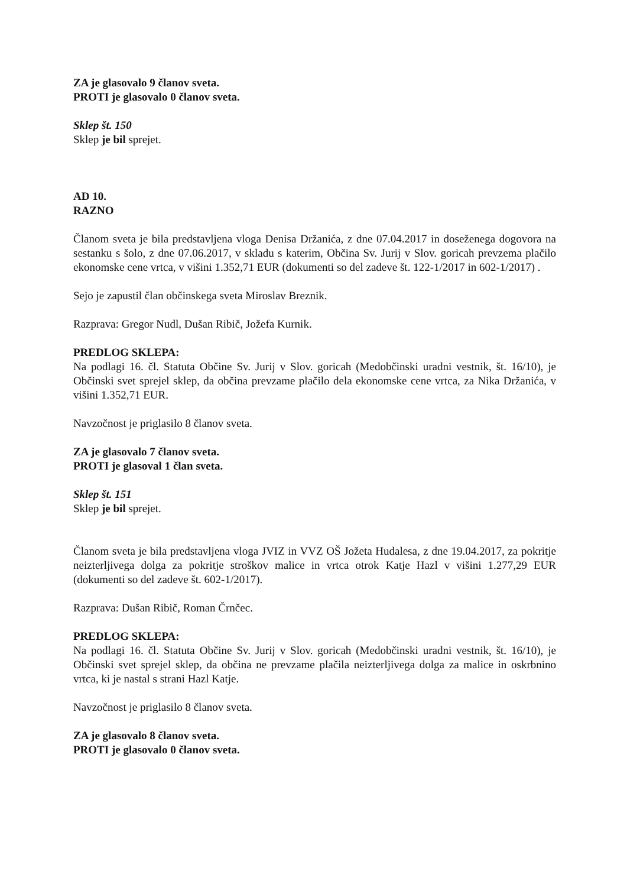ZA je glasovalo 9 članov sveta.
PROTI je glasovalo 0 članov sveta.
Sklep št. 150
Sklep je bil sprejet.
AD 10.
RAZNO
Članom sveta je bila predstavljena vloga Denisa Držanića, z dne 07.04.2017 in doseženega dogovora na sestanku s šolo, z dne 07.06.2017, v skladu s katerim, Občina Sv. Jurij v Slov. goricah prevzema plačilo ekonomske cene vrtca, v višini 1.352,71 EUR (dokumenti so del zadeve št. 122-1/2017 in 602-1/2017) .
Sejo je zapustil član občinskega sveta Miroslav Breznik.
Razprava: Gregor Nudl, Dušan Ribič, Jožefa Kurnik.
PREDLOG SKLEPA:
Na podlagi 16. čl. Statuta Občine Sv. Jurij v Slov. goricah (Medobčinski uradni vestnik, št. 16/10), je Občinski svet sprejel sklep, da občina prevzame plačilo dela ekonomske cene vrtca, za Nika Držanića, v višini 1.352,71 EUR.
Navzočnost je priglasilo 8 članov sveta.
ZA je glasovalo 7 članov sveta.
PROTI je glasoval 1 član sveta.
Sklep št. 151
Sklep je bil sprejet.
Članom sveta je bila predstavljena vloga JVIZ in VVZ OŠ Jožeta Hudalesa, z dne 19.04.2017, za pokritje neizterljivega dolga za pokritje stroškov malice in vrtca otrok Katje Hazl v višini 1.277,29 EUR (dokumenti so del zadeve št. 602-1/2017).
Razprava: Dušan Ribič, Roman Črnčec.
PREDLOG SKLEPA:
Na podlagi 16. čl. Statuta Občine Sv. Jurij v Slov. goricah (Medobčinski uradni vestnik, št. 16/10), je Občinski svet sprejel sklep, da občina ne prevzame plačila neizterljivega dolga za malice in oskrbnino vrtca, ki je nastal s strani Hazl Katje.
Navzočnost je priglasilo 8 članov sveta.
ZA je glasovalo 8 članov sveta.
PROTI je glasovalo 0 članov sveta.